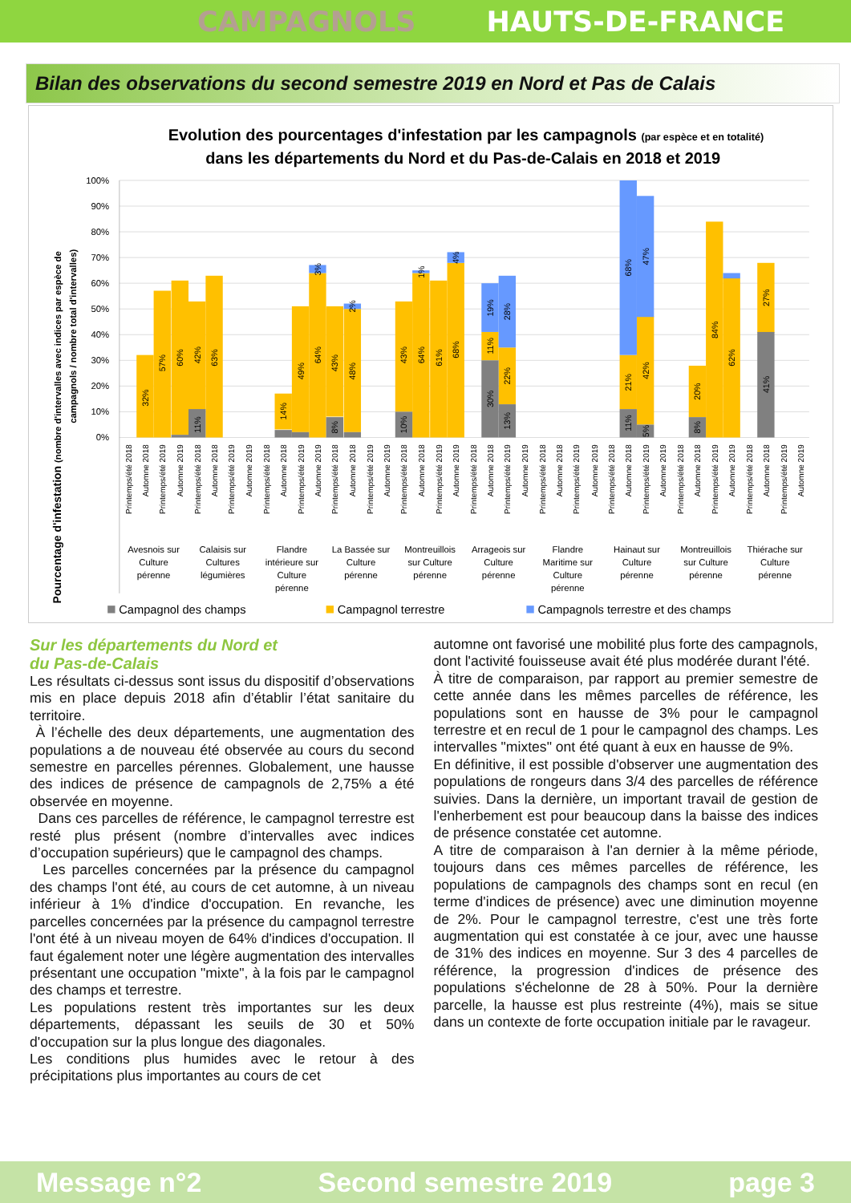CAMPAGNOLS HAUTS-DE-FRANCE
Bilan des observations du second semestre 2019 en Nord et Pas de Calais
Evolution des pourcentages d'infestation par les campagnols (par espèce et en totalité)
dans les départements du Nord et du Pas-de-Calais en 2018 et 2019
Pourcentage d'infestation (nombre d'intervalles avec indices par espèce de
campagnols / nombre total d'intervalles)
100%
90%
80%
70%
60%
50%
40%
30%
20%
10%
0%
32%
57%
60%
42%
11%
63%
14%
49%
64%
3%
43%
8%
48%
2%
43%
10%
64%
1%
61%
68%
4%
30%
11%
19%
13%
22%
28%
11%
21%
68%
5%
42%
47%
8%
20%
84%
62%
41%
27%
Printemps/été 2018
Automne 2018
Printemps/été 2019
Automne 2019
Printemps/été 2018
Automne 2018
Printemps/été 2019
Automne 2019
Printemps/été 2018
Automne 2018
Printemps/été 2019
Automne 2019
Printemps/été 2018
Automne 2018
Printemps/été 2019
Automne 2019
Printemps/été 2018
Automne 2018
Printemps/été 2019
Automne 2019
Printemps/été 2018
Automne 2018
Printemps/été 2019
Automne 2019
Printemps/été 2018
Automne 2018
Printemps/été 2019
Automne 2019
Printemps/été 2018
Automne 2018
Printemps/été 2019
Automne 2019
Printemps/été 2018
Automne 2018
Printemps/été 2019
Automne 2019
Printemps/été 2018
Automne 2018
Printemps/été 2019
Automne 2019
Avesnois sur
Culture
pérenne
Calaisis sur
Cultures
légumières
Flandre
intérieure sur
Culture
pérenne
La Bassée sur
Culture
pérenne
Montreuillois
sur Culture
pérenne
Arrageois sur
Culture
pérenne
Flandre
Maritime sur
Culture
pérenne
Hainaut sur
Culture
pérenne
Montreuillois
sur Culture
pérenne
Thiérache sur
Culture
pérenne
Campagnol des champs
Campagnol terrestre
Campagnols terrestre et des champs
Sur les départements du Nord et
du Pas-de-Calais
Les résultats ci-dessus sont issus du dispositif d’observations mis en place depuis 2018 afin d’établir l’état sanitaire du territoire.
À l’échelle des deux départements, une augmentation des populations a de nouveau été observée au cours du second semestre en parcelles pérennes. Globalement, une hausse des indices de présence de campagnols de 2,75% a été observée en moyenne.
Dans ces parcelles de référence, le campagnol terrestre est resté plus présent (nombre d’intervalles avec indices d’occupation supérieurs) que le campagnol des champs.
Les parcelles concernées par la présence du campagnol des champs l'ont été, au cours de cet automne, à un niveau inférieur à 1% d'indice d'occupation. En revanche, les parcelles concernées par la présence du campagnol terrestre l'ont été à un niveau moyen de 64% d'indices d'occupation. Il faut également noter une légère augmentation des intervalles présentant une occupation "mixte", à la fois par le campagnol des champs et terrestre.
Les populations restent très importantes sur les deux départements, dépassant les seuils de 30 et 50% d'occupation sur la plus longue des diagonales.
Les conditions plus humides avec le retour à des précipitations plus importantes au cours de cet
automne ont favorisé une mobilité plus forte des campagnols, dont l'activité fouisseuse avait été plus modérée durant l'été.
À titre de comparaison, par rapport au premier semestre de cette année dans les mêmes parcelles de référence, les populations sont en hausse de 3% pour le campagnol terrestre et en recul de 1 pour le campagnol des champs. Les intervalles "mixtes" ont été quant à eux en hausse de 9%.
En définitive, il est possible d'observer une augmentation des populations de rongeurs dans 3/4 des parcelles de référence suivies. Dans la dernière, un important travail de gestion de l'enherbement est pour beaucoup dans la baisse des indices de présence constatée cet automne.
A titre de comparaison à l'an dernier à la même période, toujours dans ces mêmes parcelles de référence, les populations de campagnols des champs sont en recul (en terme d'indices de présence) avec une diminution moyenne de 2%. Pour le campagnol terrestre, c'est une très forte augmentation qui est constatée à ce jour, avec une hausse de 31% des indices en moyenne. Sur 3 des 4 parcelles de référence, la progression d'indices de présence des populations s'échelonne de 28 à 50%. Pour la dernière parcelle, la hausse est plus restreinte (4%), mais se situe dans un contexte de forte occupation initiale par le ravageur.
Message n°2 Second semestre 2019 page 3